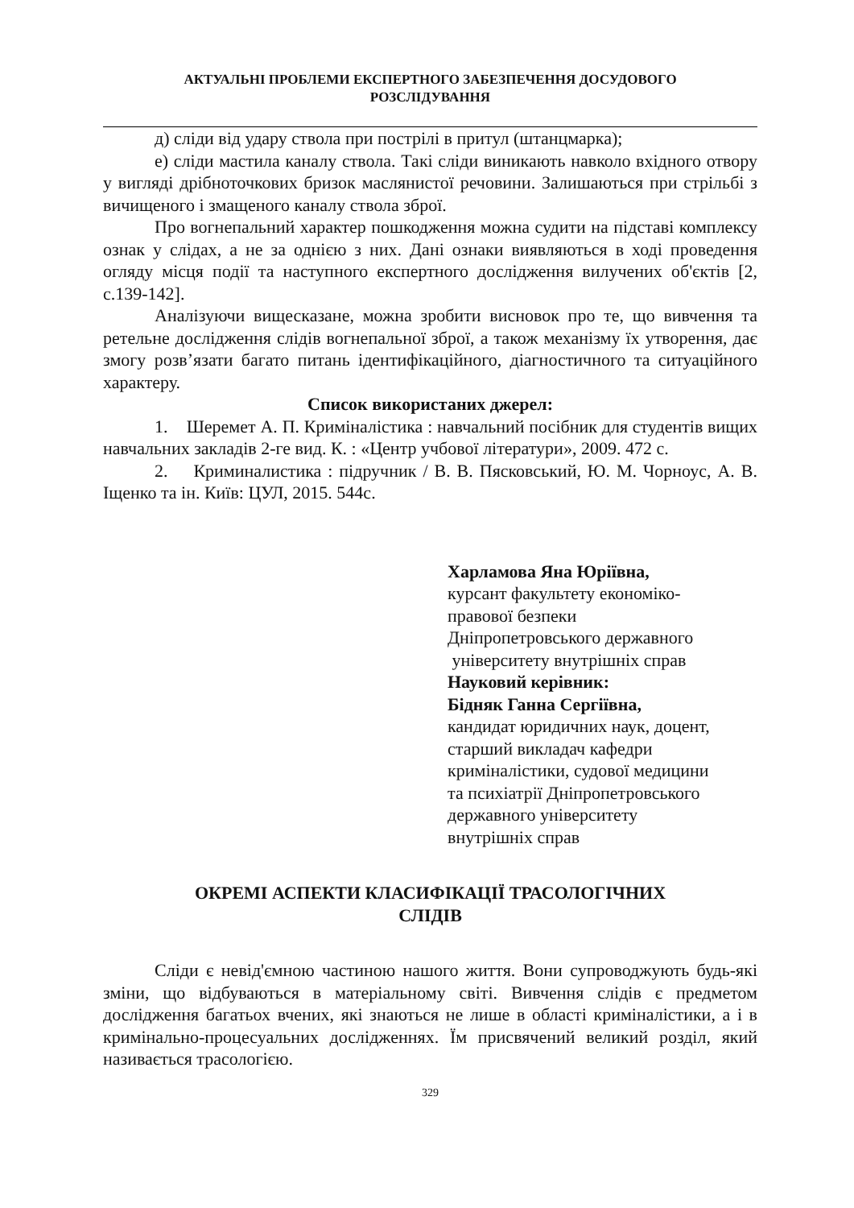АКТУАЛЬНІ ПРОБЛЕМИ ЕКСПЕРТНОГО ЗАБЕЗПЕЧЕННЯ ДОСУДОВОГО
РОЗСЛІДУВАННЯ
д) сліди від удару ствола при пострілі в притул (штанцмарка);
е) сліди мастила каналу ствола. Такі сліди виникають навколо вхідного отвору у вигляді дрібноточкових бризок маслянистої речовини. Залишаються при стрільбі з вичищеного і змащеного каналу ствола зброї.
Про вогнепальний характер пошкодження можна судити на підставі комплексу ознак у слідах, а не за однією з них. Дані ознаки виявляються в ході проведення огляду місця події та наступного експертного дослідження вилучених об'єктів [2, с.139-142].
Аналізуючи вищесказане, можна зробити висновок про те, що вивчення та ретельне дослідження слідів вогнепальної зброї, а також механізму їх утворення, дає змогу розв’язати багато питань ідентифікаційного, діагностичного та ситуаційного характеру.
Список використаних джерел:
1. Шеремет А. П. Криміналістика : навчальний посібник для студентів вищих навчальних закладів 2-ге вид. К. : «Центр учбової літератури», 2009. 472 с.
2. Криминалистика : підручник / В. В. Пясковський, Ю. М. Чорноус, А. В. Іщенко та ін. Київ: ЦУЛ, 2015. 544с.
Харламова Яна Юріївна,
курсант факультету економіко-
правової безпеки
Дніпропетровського державного
університету внутрішніх справ
Науковий керівник:
Бідняк Ганна Сергіївна,
кандидат юридичних наук, доцент,
старший викладач кафедри
криміналістики, судової медицини
та психіатрії Дніпропетровського
державного університету
внутрішніх справ
ОКРЕМІ АСПЕКТИ КЛАСИФІКАЦІЇ ТРАСОЛОГІЧНИХ
СЛІДІВ
Сліди є невід'ємною частиною нашого життя. Вони супроводжують будь-які зміни, що відбуваються в матеріальному світі. Вивчення слідів є предметом дослідження багатьох вчених, які знаються не лише в області криміналістики, а і в кримінально-процесуальних дослідженнях. Їм присвячений великий розділ, який називається трасологією.
329